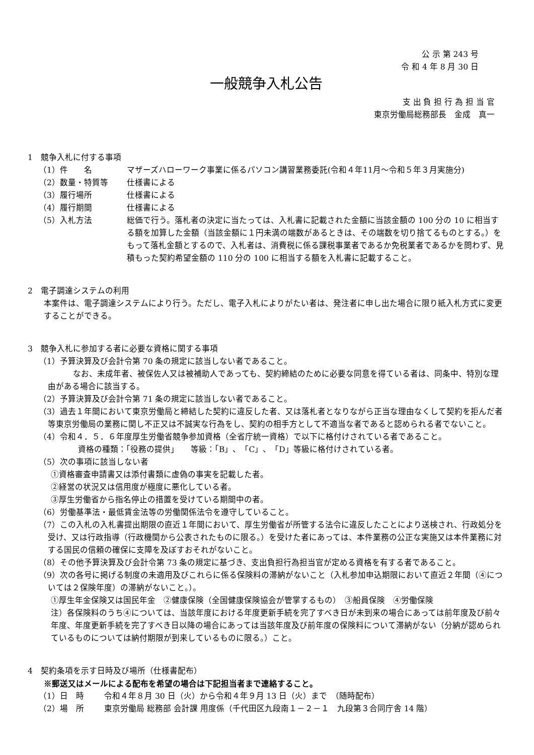公 示 第 243 号
令 和 4 年 8 月 30 日
一般競争入札公告
支 出 負 担 行 為 担 当 官
東京労働局総務部長　金成　真一
1　競争入札に付する事項
（1）件　　名 マザーズハローワーク事業に係るパソコン講習業務委託(令和４年11月～令和５年３月実施分)
（2）数量・特質等 仕様書による
（3）履行場所 仕様書による
（4）履行期間 仕様書による
（5）入札方法 総価で行う。落札者の決定に当たっては、入札書に記載された金額に当該金額の 100 分の 10 に相当する額を加算した金額（当該金額に１円未満の端数があるときは、その端数を切り捨てるものとする。）をもって落札金額とするので、入札者は、消費税に係る課税事業者であるか免税業者であるかを問わず、見積もった契約希望金額の 110 分の 100 に相当する額を入札書に記載すること。
2　電子調達システムの利用
本案件は、電子調達システムにより行う。ただし、電子入札によりがたい者は、発注者に申し出た場合に限り紙入札方式に変更することができる。
3　競争入札に参加する者に必要な資格に関する事項
（1）予算決算及び会計令第 70 条の規定に該当しない者であること。
　　なお、未成年者、被保佐人又は被補助人であっても、契約締結のために必要な同意を得ている者は、同条中、特別な理由がある場合に該当する。
（2）予算決算及び会計令第 71 条の規定に該当しない者であること。
（3）過去１年間において東京労働局と締結した契約に違反した者、又は落札者となりながら正当な理由なくして契約を拒んだ者等東京労働局の業務に関し不正又は不誠実な行為をし、契約の相手方として不適当な者であると認められる者でないこと。
（4）令和４．５．６年度厚生労働省競争参加資格（全省庁統一資格）で以下に格付けされている者であること。
資格の種類：「役務の提供」　　等級：「B」、「C」、「D」等級に格付けされている者。
（5）次の事項に該当しない者
①資格審査申請書又は添付書類に虚偽の事実を記載した者。
②経営の状況又は信用度が極度に悪化している者。
③厚生労働省から指名停止の措置を受けている期間中の者。
（6）労働基準法・最低賃金法等の労働関係法令を遵守していること。
（7）この入札の入札書提出期限の直近１年間において、厚生労働省が所管する法令に違反したことにより送検され、行政処分を受け、又は行政指導（行政機関から公表されたものに限る。）を受けた者にあっては、本件業務の公正な実施又は本件業務に対する国民の信頼の確保に支障を及ぼすおそれがないこと。
（8）その他予算決算及び会計令第 73 条の規定に基づき、支出負担行為担当官が定める資格を有する者であること。
（9）次の各号に掲げる制度の未適用及びこれらに係る保険料の滞納がないこと（入札参加申込期限において直近２年間（④については２保険年度）の滞納がないこと。）。
①厚生年金保険又は国民年金　②健康保険（全国健康保険協会が管掌するもの）　③船員保険　④労働保険
注）各保険料のうち④については、当該年度における年度更新手続を完了すべき日が未到来の場合にあっては前年度及び前々年度、年度更新手続を完了すべき日以降の場合にあっては当該年度及び前年度の保険料について滞納がない（分納が認められているものについては納付期限が到来しているものに限る。）こと。
4　契約条項を示す日時及び場所（仕様書配布）
※郵送又はメールによる配布を希望の場合は下記担当者まで連絡すること。
（1）日　時 令和４年８月 30 日（火）から令和４年９月 13 日（火）まで　（随時配布）
（2）場　所 東京労働局 総務部 会計課 用度係（千代田区九段南１－２－１　九段第３合同庁舎 14 階）